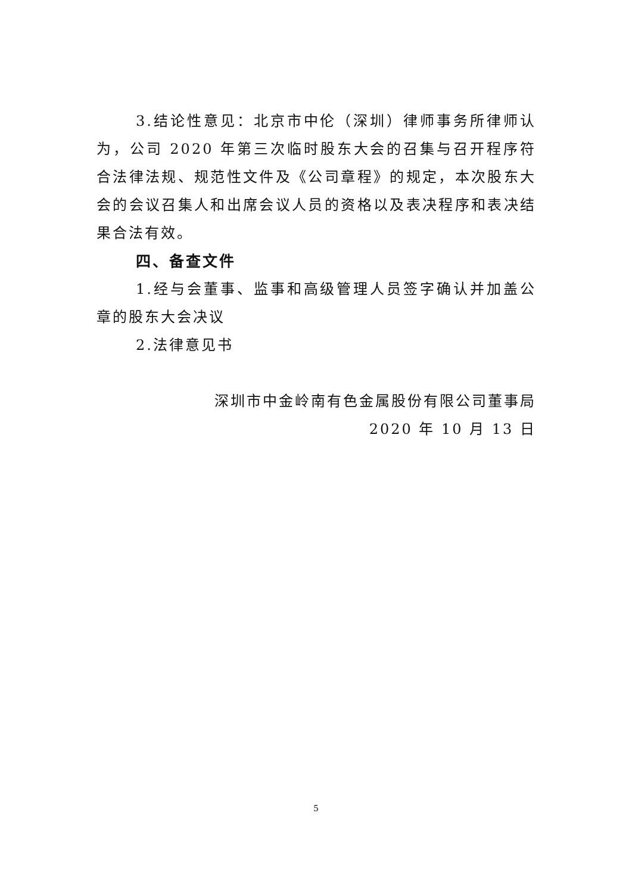3.结论性意见：北京市中伦（深圳）律师事务所律师认为，公司 2020 年第三次临时股东大会的召集与召开程序符合法律法规、规范性文件及《公司章程》的规定，本次股东大会的会议召集人和出席会议人员的资格以及表决程序和表决结果合法有效。
四、备查文件
1.经与会董事、监事和高级管理人员签字确认并加盖公章的股东大会决议
2.法律意见书
深圳市中金岭南有色金属股份有限公司董事局
2020 年 10 月 13 日
5